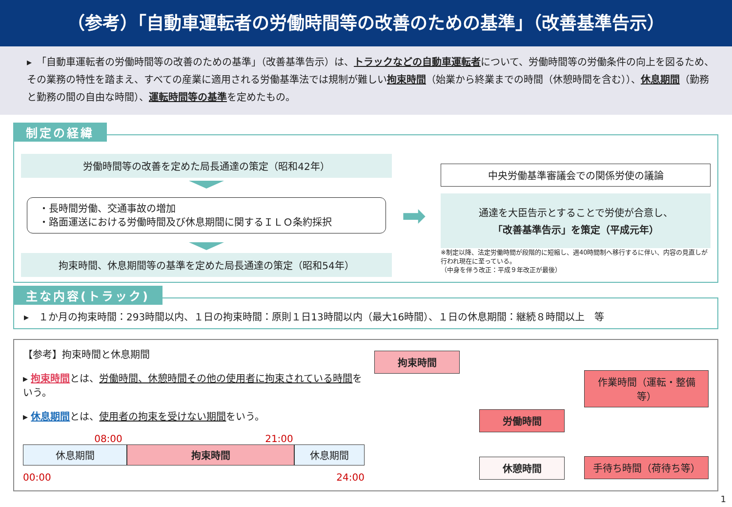（参考）「自動車運転者の労働時間等の改善のための基準」（改善基準告示）
▸　「自動車運転者の労働時間等の改善のための基準」（改善基準告示）は、トラックなどの自動車運転者について、労働時間等の労働条件の向上を図るため、その業務の特性を踏まえ、すべての産業に適用される労働基準法では規制が難しい拘束時間（始業から終業までの時間（休憩時間を含む））、休息期間（勤務と勤務の間の自由な時間）、運転時間等の基準を定めたもの。
制定の経緯
労働時間等の改善を定めた局長通達の策定（昭和42年）
・長時間労働、交通事故の増加
・路面運送における労働時間及び休息期間に関するＩＬＯ条約採択
拘束時間、休息期間等の基準を定めた局長通達の策定（昭和54年）
➡
中央労働基準審議会での関係労使の議論
通達を大臣告示とすることで労使が合意し、
「改善基準告示」を策定（平成元年）
※制定以降、法定労働時間が段階的に短縮し、週40時間制へ移行するに伴い、内容の見直しが行われ現在に至っている。
（中身を伴う改正：平成９年改正が最後）
主な内容(トラック)
▸　１か月の拘束時間：293時間以内、１日の拘束時間：原則１日13時間以内（最大16時間）、１日の休息期間：継続８時間以上　等
【参考】拘束時間と休息期間
▸ 拘束時間とは、労働時間、休憩時間その他の使用者に拘束されている時間をいう。
▸ 休息期間とは、使用者の拘束を受けない期間をいう。
08:00 21:00
休息期間 拘束時間 休息期間
00:00 24:00
拘束時間
労働時間
休憩時間
作業時間（運転・整備等）
手待ち時間（荷待ち等）
1